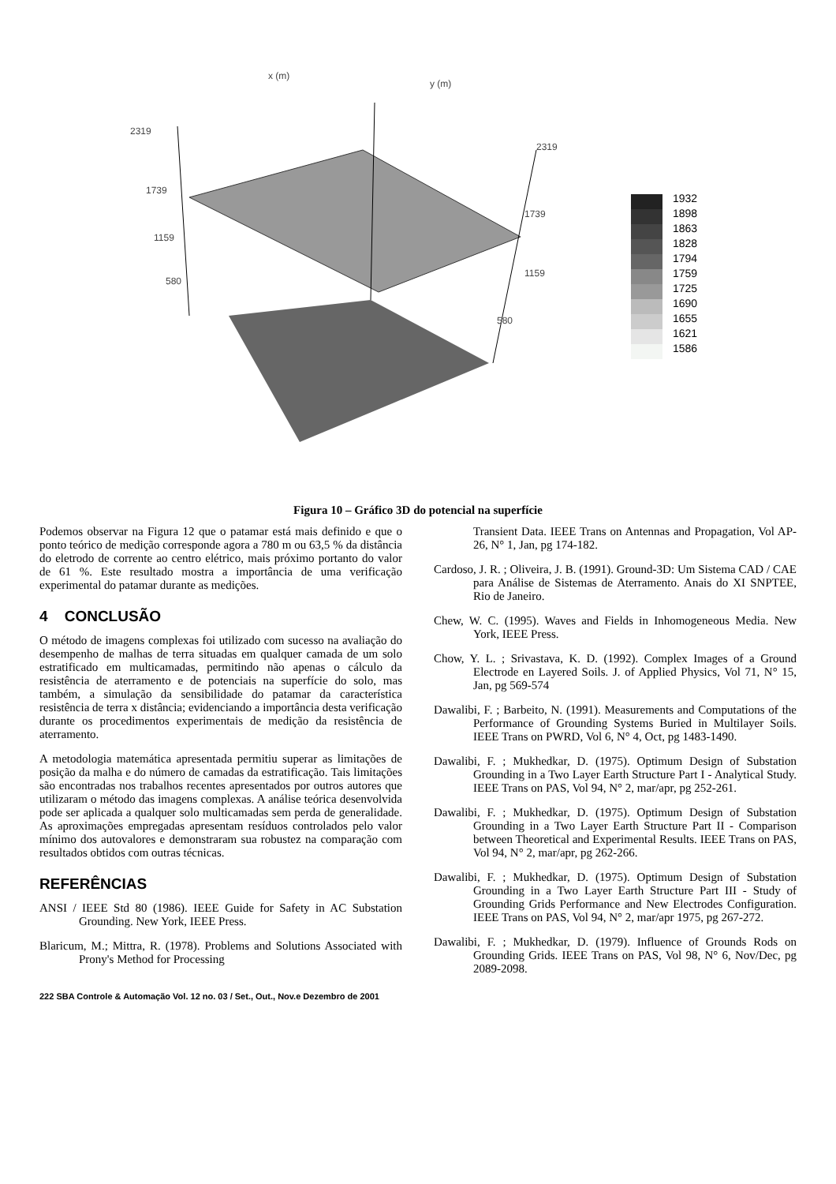2319
1739
1159
580
x (m)
y (m)
2319
1739
1159
580
1932
1898
1863
1828
1794
1759
1725
1690
1655
1621
1586
Figura 10 – Gráfico 3D do potencial na superfície
Podemos observar na Figura 12 que o patamar está mais definido e que o ponto teórico de medição corresponde agora a 780 m ou 63,5 % da distância do eletrodo de corrente ao centro elétrico, mais próximo portanto do valor de 61 %. Este resultado mostra a importância de uma verificação experimental do patamar durante as medições.
4 CONCLUSÃO
O método de imagens complexas foi utilizado com sucesso na avaliação do desempenho de malhas de terra situadas em qualquer camada de um solo estratificado em multicamadas, permitindo não apenas o cálculo da resistência de aterramento e de potenciais na superfície do solo, mas também, a simulação da sensibilidade do patamar da característica resistência de terra x distância; evidenciando a importância desta verificação durante os procedimentos experimentais de medição da resistência de aterramento.
A metodologia matemática apresentada permitiu superar as limitações de posição da malha e do número de camadas da estratificação. Tais limitações são encontradas nos trabalhos recentes apresentados por outros autores que utilizaram o método das imagens complexas. A análise teórica desenvolvida pode ser aplicada a qualquer solo multicamadas sem perda de generalidade. As aproximações empregadas apresentam resíduos controlados pelo valor mínimo dos autovalores e demonstraram sua robustez na comparação com resultados obtidos com outras técnicas.
REFERÊNCIAS
ANSI / IEEE Std 80 (1986). IEEE Guide for Safety in AC Substation Grounding. New York, IEEE Press.
Blaricum, M.; Mittra, R. (1978). Problems and Solutions Associated with Prony's Method for Processing
Transient Data. IEEE Trans on Antennas and Propagation, Vol AP-26, N° 1, Jan, pg 174-182.
Cardoso, J. R. ; Oliveira, J. B. (1991). Ground-3D: Um Sistema CAD / CAE para Análise de Sistemas de Aterramento. Anais do XI SNPTEE, Rio de Janeiro.
Chew, W. C. (1995). Waves and Fields in Inhomogeneous Media. New York, IEEE Press.
Chow, Y. L. ; Srivastava, K. D. (1992). Complex Images of a Ground Electrode en Layered Soils. J. of Applied Physics, Vol 71, N° 15, Jan, pg 569-574
Dawalibi, F. ; Barbeito, N. (1991). Measurements and Computations of the Performance of Grounding Systems Buried in Multilayer Soils. IEEE Trans on PWRD, Vol 6, N° 4, Oct, pg 1483-1490.
Dawalibi, F. ; Mukhedkar, D. (1975). Optimum Design of Substation Grounding in a Two Layer Earth Structure Part I - Analytical Study. IEEE Trans on PAS, Vol 94, N° 2, mar/apr, pg 252-261.
Dawalibi, F. ; Mukhedkar, D. (1975). Optimum Design of Substation Grounding in a Two Layer Earth Structure Part II - Comparison between Theoretical and Experimental Results. IEEE Trans on PAS, Vol 94, N° 2, mar/apr, pg 262-266.
Dawalibi, F. ; Mukhedkar, D. (1975). Optimum Design of Substation Grounding in a Two Layer Earth Structure Part III - Study of Grounding Grids Performance and New Electrodes Configuration. IEEE Trans on PAS, Vol 94, N° 2, mar/apr 1975, pg 267-272.
Dawalibi, F. ; Mukhedkar, D. (1979). Influence of Grounds Rods on Grounding Grids. IEEE Trans on PAS, Vol 98, N° 6, Nov/Dec, pg 2089-2098.
222 SBA Controle & Automação Vol. 12 no. 03 / Set., Out., Nov.e Dezembro de 2001